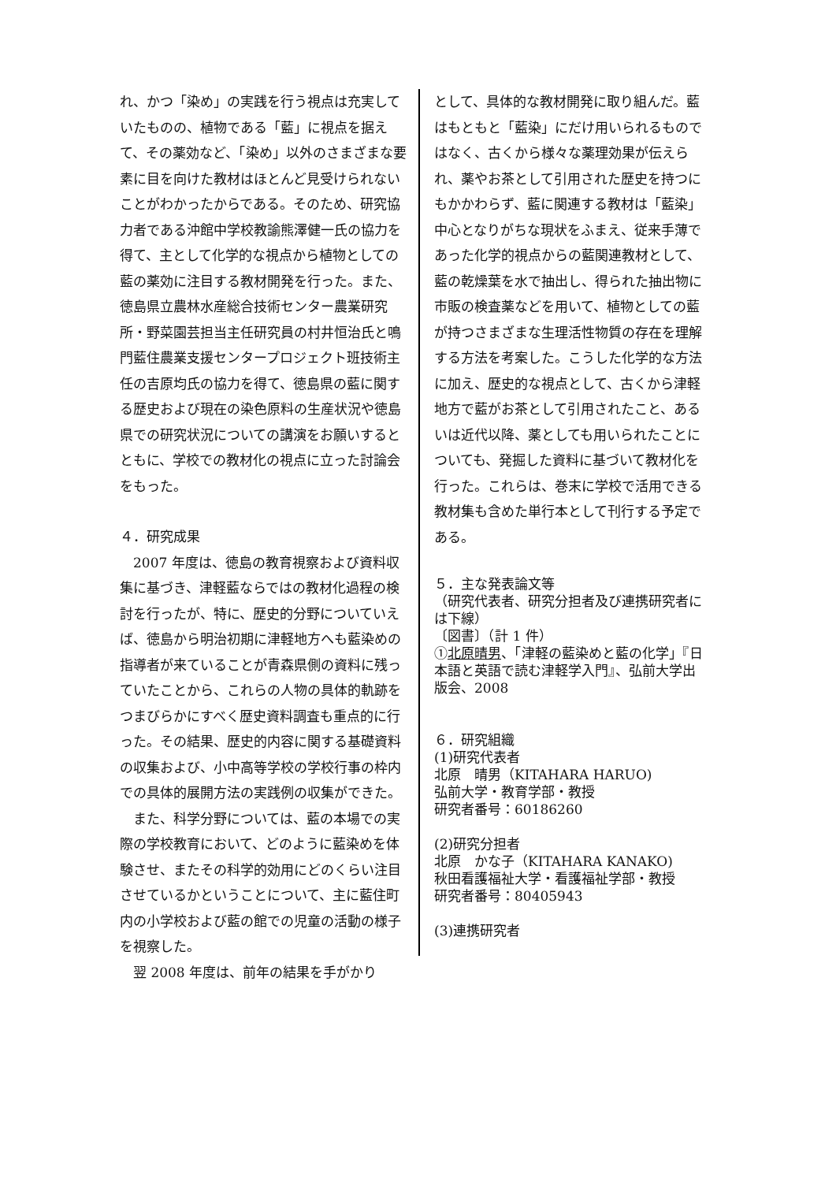れ、かつ「染め」の実践を行う視点は充実していたものの、植物である「藍」に視点を据えて、その薬効など、「染め」以外のさまざまな要素に目を向けた教材はほとんど見受けられないことがわかったからである。そのため、研究協力者である沖館中学校教諭熊澤健一氏の協力を得て、主として化学的な視点から植物としての藍の薬効に注目する教材開発を行った。また、徳島県立農林水産総合技術センター農業研究所・野菜園芸担当主任研究員の村井恒治氏と鳴門藍住農業支援センタープロジェクト班技術主任の吉原均氏の協力を得て、徳島県の藍に関する歴史および現在の染色原料の生産状況や徳島県での研究状況についての講演をお願いするとともに、学校での教材化の視点に立った討論会をもった。
４．研究成果
2007 年度は、徳島の教育視察および資料収集に基づき、津軽藍ならではの教材化過程の検討を行ったが、特に、歴史的分野についていえば、徳島から明治初期に津軽地方へも藍染めの指導者が来ていることが青森県側の資料に残っていたことから、これらの人物の具体的軌跡をつまびらかにすべく歴史資料調査も重点的に行った。その結果、歴史的内容に関する基礎資料の収集および、小中高等学校の学校行事の枠内での具体的展開方法の実践例の収集ができた。
また、科学分野については、藍の本場での実際の学校教育において、どのように藍染めを体験させ、またその科学的効用にどのくらい注目させているかということについて、主に藍住町内の小学校および藍の館での児童の活動の様子を視察した。
翌 2008 年度は、前年の結果を手がかり
として、具体的な教材開発に取り組んだ。藍はもともと「藍染」にだけ用いられるものではなく、古くから様々な薬理効果が伝えられ、薬やお茶として引用された歴史を持つにもかかわらず、藍に関連する教材は「藍染」中心となりがちな現状をふまえ、従来手薄であった化学的視点からの藍関連教材として、藍の乾燥葉を水で抽出し、得られた抽出物に市販の検査薬などを用いて、植物としての藍が持つさまざまな生理活性物質の存在を理解する方法を考案した。こうした化学的な方法に加え、歴史的な視点として、古くから津軽地方で藍がお茶として引用されたこと、あるいは近代以降、薬としても用いられたことについても、発掘した資料に基づいて教材化を行った。これらは、巻末に学校で活用できる教材集も含めた単行本として刊行する予定である。
５．主な発表論文等
（研究代表者、研究分担者及び連携研究者には下線）
〔図書〕（計 1 件）
①北原晴男、「津軽の藍染めと藍の化学」『日本語と英語で読む津軽学入門』、弘前大学出版会、2008
６．研究組織
(1)研究代表者
北原　晴男（KITAHARA HARUO)
弘前大学・教育学部・教授
研究者番号：60186260
(2)研究分担者
北原　かな子（KITAHARA KANAKO)
秋田看護福祉大学・看護福祉学部・教授
研究者番号：80405943
(3)連携研究者